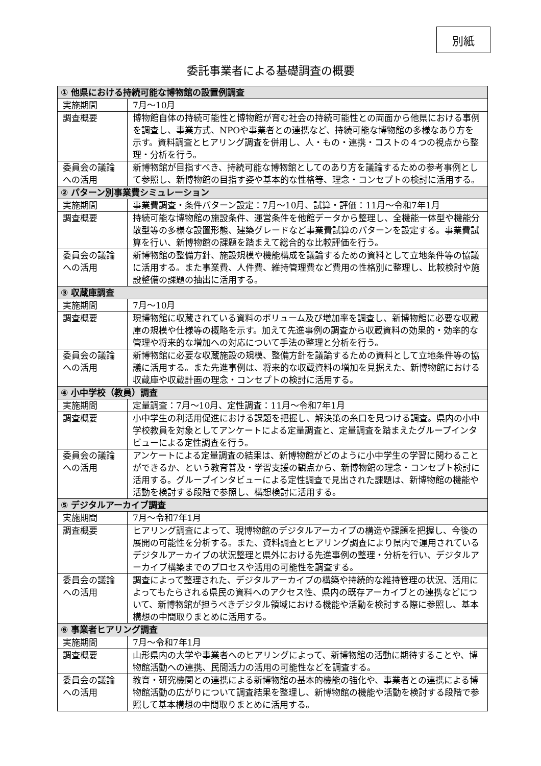別紙
委託事業者による基礎調査の概要
| ① 他県における持続可能な博物館の設置例調査 | |
| --- | --- |
| 実施期間 | 7月～10月 |
| 調査概要 | 博物館自体の持続可能性と博物館が育む社会の持続可能性との両面から他県における事例を調査し、事業方式、NPOや事業者との連携など、持続可能な博物館の多様なあり方を示す。資料調査とヒアリング調査を併用し、人・もの・連携・コストの４つの視点から整理・分析を行う。 |
| 委員会の議論への活用 | 新博物館が目指すべき、持続可能な博物館としてのあり方を議論するための参考事例として参照し、新博物館の目指す姿や基本的な性格等、理念・コンセプトの検討に活用する。 |
| ② パターン別事業費シミュレーション | |
| 実施期間 | 事業費調査・条件パターン設定：7月～10月、試算・評価：11月～令和7年1月 |
| 調査概要 | 持続可能な博物館の施設条件、運営条件を他館データから整理し、全機能一体型や機能分散型等の多様な設置形態、建築グレードなど事業費試算のパターンを設定する。事業費試算を行い、新博物館の課題を踏まえて総合的な比較評価を行う。 |
| 委員会の議論への活用 | 新博物館の整備方針、施設規模や機能構成を議論するための資料として立地条件等の協議に活用する。また事業費、人件費、維持管理費など費用の性格別に整理し、比較検討や施設整備の課題の抽出に活用する。 |
| ③ 収蔵庫調査 | |
| 実施期間 | 7月～10月 |
| 調査概要 | 現博物館に収蔵されている資料のボリューム及び増加率を調査し、新博物館に必要な収蔵庫の規模や仕様等の概略を示す。加えて先進事例の調査から収蔵資料の効果的・効率的な管理や将来的な増加への対応について手法の整理と分析を行う。 |
| 委員会の議論への活用 | 新博物館に必要な収蔵施設の規模、整備方針を議論するための資料として立地条件等の協議に活用する。また先進事例は、将来的な収蔵資料の増加を見据えた、新博物館における収蔵庫や収蔵計画の理念・コンセプトの検討に活用する。 |
| ④ 小中学校（教員）調査 | |
| 実施期間 | 定量調査：7月～10月、定性調査：11月～令和7年1月 |
| 調査概要 | 小中学生の利活用促進における課題を把握し、解決策の糸口を見つける調査。県内の小中学校教員を対象としてアンケートによる定量調査と、定量調査を踏まえたグループインタビューによる定性調査を行う。 |
| 委員会の議論への活用 | アンケートによる定量調査の結果は、新博物館がどのように小中学生の学習に関わることができるか、という教育普及・学習支援の観点から、新博物館の理念・コンセプト検討に活用する。グループインタビューによる定性調査で見出された課題は、新博物館の機能や活動を検討する段階で参照し、構想検討に活用する。 |
| ⑤ デジタルアーカイブ調査 | |
| 実施期間 | 7月～令和7年1月 |
| 調査概要 | ヒアリング調査によって、現博物館のデジタルアーカイブの構造や課題を把握し、今後の展開の可能性を分析する。また、資料調査とヒアリング調査により県内で運用されているデジタルアーカイブの状況整理と県外における先進事例の整理・分析を行い、デジタルアーカイブ構築までのプロセスや活用の可能性を調査する。 |
| 委員会の議論への活用 | 調査によって整理された、デジタルアーカイブの構築や持続的な維持管理の状況、活用によってもたらされる県民の資料へのアクセス性、県内の既存アーカイブとの連携などについて、新博物館が担うべきデジタル領域における機能や活動を検討する際に参照し、基本構想の中間取りまとめに活用する。 |
| ⑥ 事業者ヒアリング調査 | |
| 実施期間 | 7月～令和7年1月 |
| 調査概要 | 山形県内の大学や事業者へのヒアリングによって、新博物館の活動に期待することや、博物館活動への連携、民間活力の活用の可能性などを調査する。 |
| 委員会の議論への活用 | 教育・研究機関との連携による新博物館の基本的機能の強化や、事業者との連携による博物館活動の広がりについて調査結果を整理し、新博物館の機能や活動を検討する段階で参照して基本構想の中間取りまとめに活用する。 |